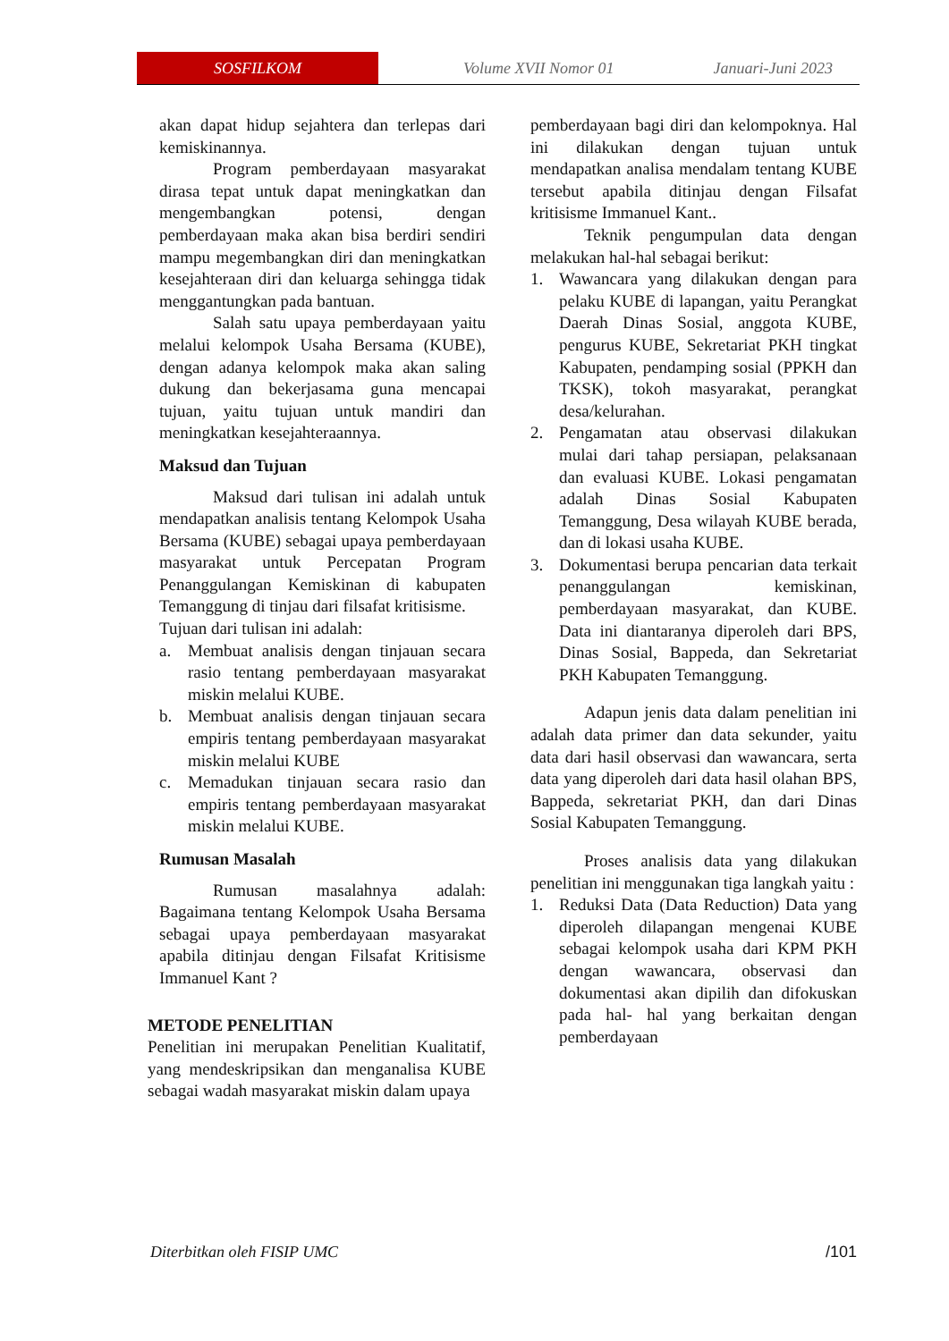SOSFILKOM
Volume XVII Nomor 01 Januari-Juni 2023
akan dapat hidup sejahtera dan terlepas dari kemiskinannya.
Program pemberdayaan masyarakat dirasa tepat untuk dapat meningkatkan dan mengembangkan potensi, dengan pemberdayaan maka akan bisa berdiri sendiri mampu megembangkan diri dan meningkatkan kesejahteraan diri dan keluarga sehingga tidak menggantungkan pada bantuan.
Salah satu upaya pemberdayaan yaitu melalui kelompok Usaha Bersama (KUBE), dengan adanya kelompok maka akan saling dukung dan bekerjasama guna mencapai tujuan, yaitu tujuan untuk mandiri dan meningkatkan kesejahteraannya.
Maksud dan Tujuan
Maksud dari tulisan ini adalah untuk mendapatkan analisis tentang Kelompok Usaha Bersama (KUBE) sebagai upaya pemberdayaan masyarakat untuk Percepatan Program Penanggulangan Kemiskinan di kabupaten Temanggung di tinjau dari filsafat kritisisme.
Tujuan dari tulisan ini adalah:
a. Membuat analisis dengan tinjauan secara rasio tentang pemberdayaan masyarakat miskin melalui KUBE.
b. Membuat analisis dengan tinjauan secara empiris tentang pemberdayaan masyarakat miskin melalui KUBE
c. Memadukan tinjauan secara rasio dan empiris tentang pemberdayaan masyarakat miskin melalui KUBE.
Rumusan Masalah
Rumusan masalahnya adalah: Bagaimana tentang Kelompok Usaha Bersama sebagai upaya pemberdayaan masyarakat apabila ditinjau dengan Filsafat Kritisisme Immanuel Kant ?
METODE PENELITIAN
Penelitian ini merupakan Penelitian Kualitatif, yang mendeskripsikan dan menganalisa KUBE sebagai wadah masyarakat miskin dalam upaya
pemberdayaan bagi diri dan kelompoknya. Hal ini dilakukan dengan tujuan untuk mendapatkan analisa mendalam tentang KUBE tersebut apabila ditinjau dengan Filsafat kritisisme Immanuel Kant..
Teknik pengumpulan data dengan melakukan hal-hal sebagai berikut:
1. Wawancara yang dilakukan dengan para pelaku KUBE di lapangan, yaitu Perangkat Daerah Dinas Sosial, anggota KUBE, pengurus KUBE, Sekretariat PKH tingkat Kabupaten, pendamping sosial (PPKH dan TKSK), tokoh masyarakat, perangkat desa/kelurahan.
2. Pengamatan atau observasi dilakukan mulai dari tahap persiapan, pelaksanaan dan evaluasi KUBE. Lokasi pengamatan adalah Dinas Sosial Kabupaten Temanggung, Desa wilayah KUBE berada, dan di lokasi usaha KUBE.
3. Dokumentasi berupa pencarian data terkait penanggulangan kemiskinan, pemberdayaan masyarakat, dan KUBE. Data ini diantaranya diperoleh dari BPS, Dinas Sosial, Bappeda, dan Sekretariat PKH Kabupaten Temanggung.
Adapun jenis data dalam penelitian ini adalah data primer dan data sekunder, yaitu data dari hasil observasi dan wawancara, serta data yang diperoleh dari data hasil olahan BPS, Bappeda, sekretariat PKH, dan dari Dinas Sosial Kabupaten Temanggung.
Proses analisis data yang dilakukan penelitian ini menggunakan tiga langkah yaitu :
1. Reduksi Data (Data Reduction) Data yang diperoleh dilapangan mengenai KUBE sebagai kelompok usaha dari KPM PKH dengan wawancara, observasi dan dokumentasi akan dipilih dan difokuskan pada hal- hal yang berkaitan dengan pemberdayaan
Diterbitkan oleh FISIP UMC /101